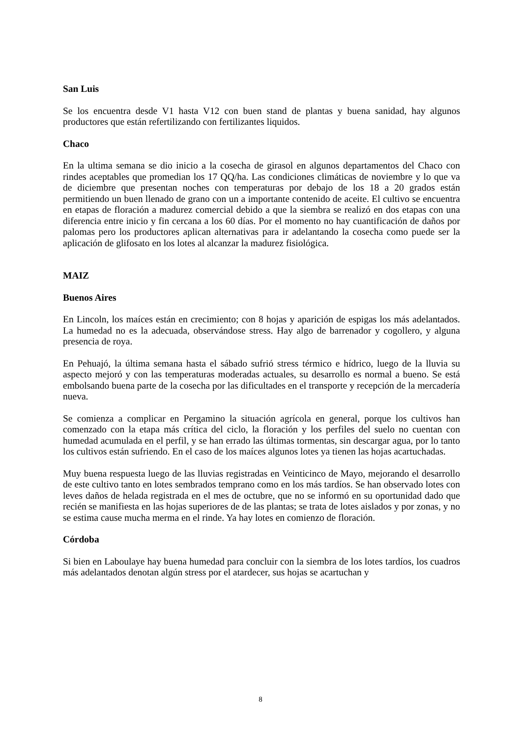San Luis
Se los encuentra desde V1 hasta V12 con buen stand de plantas y buena sanidad, hay algunos productores que están refertilizando con fertilizantes liquidos.
Chaco
En la ultima semana se dio inicio a la cosecha de girasol en algunos departamentos del Chaco con rindes aceptables que promedian los 17 QQ/ha. Las condiciones climáticas de noviembre y lo que va de diciembre que presentan noches con temperaturas por debajo de los 18 a 20 grados están permitiendo un buen llenado de grano con un a importante contenido de aceite. El cultivo se encuentra en etapas de floración a madurez comercial debido a que la siembra se realizó en dos etapas con una diferencia entre inicio y fin cercana a los 60 días. Por el momento no hay cuantificación de daños por palomas pero los productores aplican alternativas para ir adelantando la cosecha como puede ser la aplicación de glifosato en los lotes al alcanzar la madurez fisiológica.
MAIZ
Buenos Aires
En Lincoln, los maíces están en crecimiento; con 8 hojas y aparición de espigas los más adelantados. La humedad no es la adecuada, observándose stress. Hay algo de barrenador y cogollero, y alguna presencia de roya.
En Pehuajó, la última semana hasta el sábado sufrió stress térmico e hídrico, luego de la lluvia su aspecto mejoró y con las temperaturas moderadas actuales, su desarrollo es normal a bueno. Se está embolsando buena parte de la cosecha por las dificultades en el transporte y recepción de la mercadería nueva.
Se comienza a complicar en Pergamino la situación agrícola en general, porque los cultivos han comenzado con la etapa más crítica del ciclo, la floración y los perfiles del suelo no cuentan con humedad acumulada en el perfil, y se han errado las últimas tormentas, sin descargar agua, por lo tanto los cultivos están sufriendo. En el caso de los maíces algunos lotes ya tienen las hojas acartuchadas.
Muy buena respuesta luego de las lluvias registradas en Veinticinco de Mayo, mejorando el desarrollo de este cultivo tanto en lotes sembrados temprano como en los más tardíos. Se han observado lotes con leves daños de helada registrada en el mes de octubre, que no se informó en su oportunidad dado que recién se manifiesta en las hojas superiores de de las plantas; se trata de lotes aislados y por zonas, y no se estima cause mucha merma en el rinde. Ya hay lotes en comienzo de floración.
Córdoba
Si bien en Laboulaye hay buena humedad para concluir con la siembra de los lotes tardíos, los cuadros más adelantados denotan algún stress por el atardecer, sus hojas se acartuchan y
8